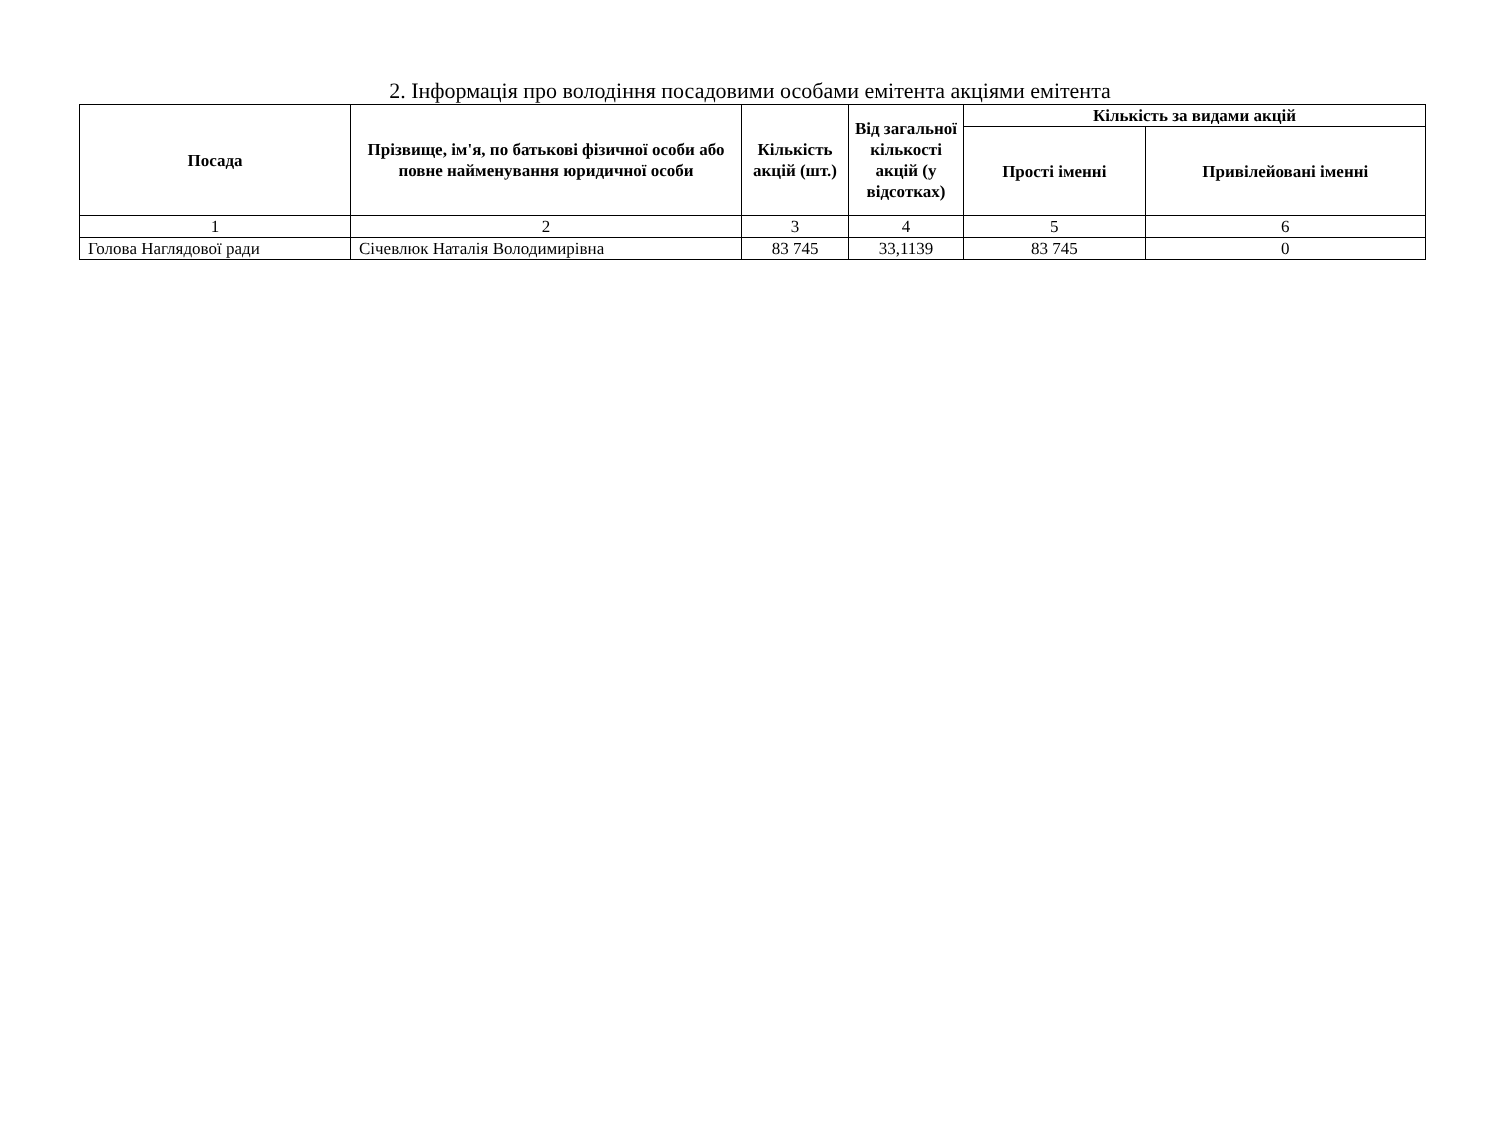2. Інформація про володіння посадовими особами емітента акціями емітента
| Посада | Прізвище, ім'я, по батькові фізичної особи або повне найменування юридичної особи | Кількість акцій (шт.) | Від загальної кількості акцій (у відсотках) | Кількість за видами акцій | |
| --- | --- | --- | --- | --- | --- |
| | | | | Прості іменні | Привілейовані іменні |
| 1 | 2 | 3 | 4 | 5 | 6 |
| Голова Наглядової ради | Січевлюк Наталія Володимирівна | 83 745 | 33,1139 | 83 745 | 0 |